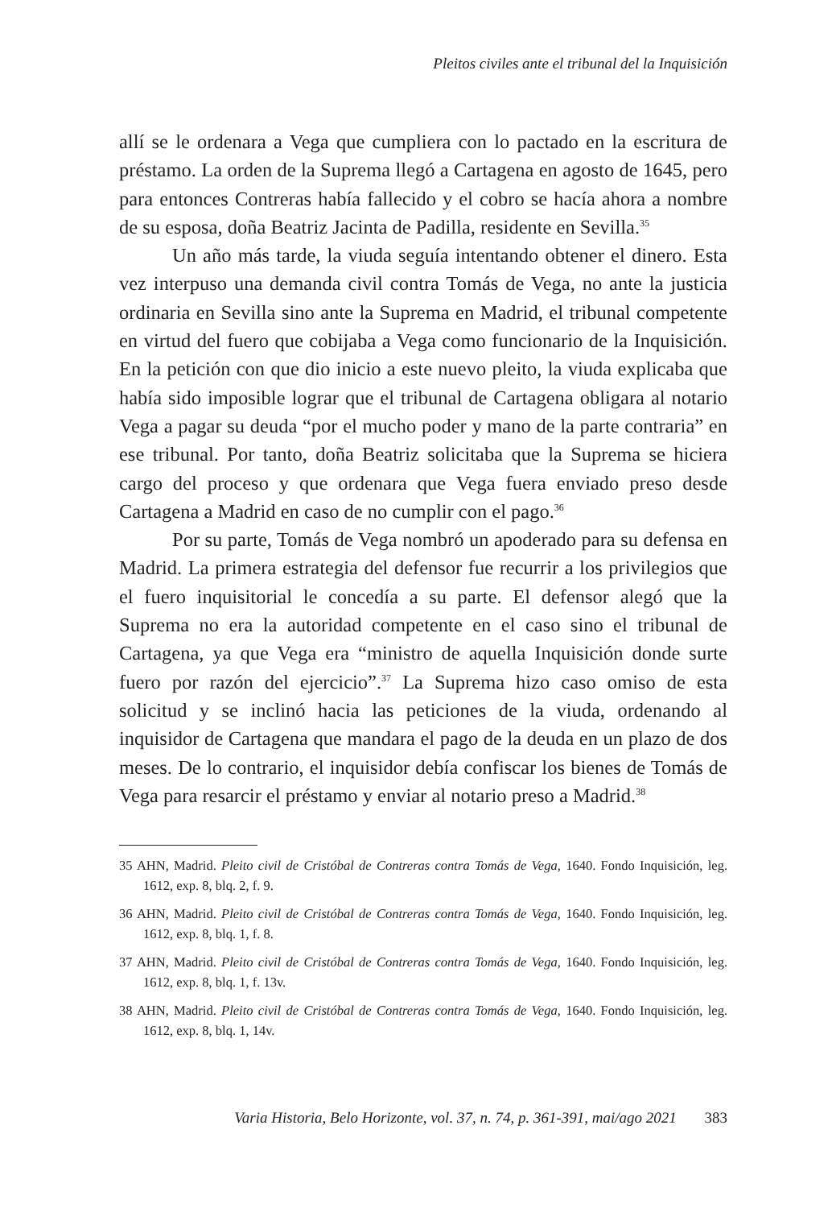Pleitos civiles ante el tribunal del la Inquisición
allí se le ordenara a Vega que cumpliera con lo pactado en la escritura de préstamo. La orden de la Suprema llegó a Cartagena en agosto de 1645, pero para entonces Contreras había fallecido y el cobro se hacía ahora a nombre de su esposa, doña Beatriz Jacinta de Padilla, residente en Sevilla.<sup>35</sup>
Un año más tarde, la viuda seguía intentando obtener el dinero. Esta vez interpuso una demanda civil contra Tomás de Vega, no ante la justicia ordinaria en Sevilla sino ante la Suprema en Madrid, el tribunal competente en virtud del fuero que cobijaba a Vega como funcionario de la Inquisición. En la petición con que dio inicio a este nuevo pleito, la viuda explicaba que había sido imposible lograr que el tribunal de Cartagena obligara al notario Vega a pagar su deuda “por el mucho poder y mano de la parte contraria” en ese tribunal. Por tanto, doña Beatriz solicitaba que la Suprema se hiciera cargo del proceso y que ordenara que Vega fuera enviado preso desde Cartagena a Madrid en caso de no cumplir con el pago.<sup>36</sup>
Por su parte, Tomás de Vega nombró un apoderado para su defensa en Madrid. La primera estrategia del defensor fue recurrir a los privilegios que el fuero inquisitorial le concedía a su parte. El defensor alegó que la Suprema no era la autoridad competente en el caso sino el tribunal de Cartagena, ya que Vega era “ministro de aquella Inquisición donde surte fuero por razón del ejercicio”.<sup>37</sup> La Suprema hizo caso omiso de esta solicitud y se inclinó hacia las peticiones de la viuda, ordenando al inquisidor de Cartagena que mandara el pago de la deuda en un plazo de dos meses. De lo contrario, el inquisidor debía confiscar los bienes de Tomás de Vega para resarcir el préstamo y enviar al notario preso a Madrid.<sup>38</sup>
35 AHN, Madrid. Pleito civil de Cristóbal de Contreras contra Tomás de Vega, 1640. Fondo Inquisición, leg. 1612, exp. 8, blq. 2, f. 9.
36 AHN, Madrid. Pleito civil de Cristóbal de Contreras contra Tomás de Vega, 1640. Fondo Inquisición, leg. 1612, exp. 8, blq. 1, f. 8.
37 AHN, Madrid. Pleito civil de Cristóbal de Contreras contra Tomás de Vega, 1640. Fondo Inquisición, leg. 1612, exp. 8, blq. 1, f. 13v.
38 AHN, Madrid. Pleito civil de Cristóbal de Contreras contra Tomás de Vega, 1640. Fondo Inquisición, leg. 1612, exp. 8, blq. 1, 14v.
Varia Historia, Belo Horizonte, vol. 37, n. 74, p. 361-391, mai/ago 2021 383